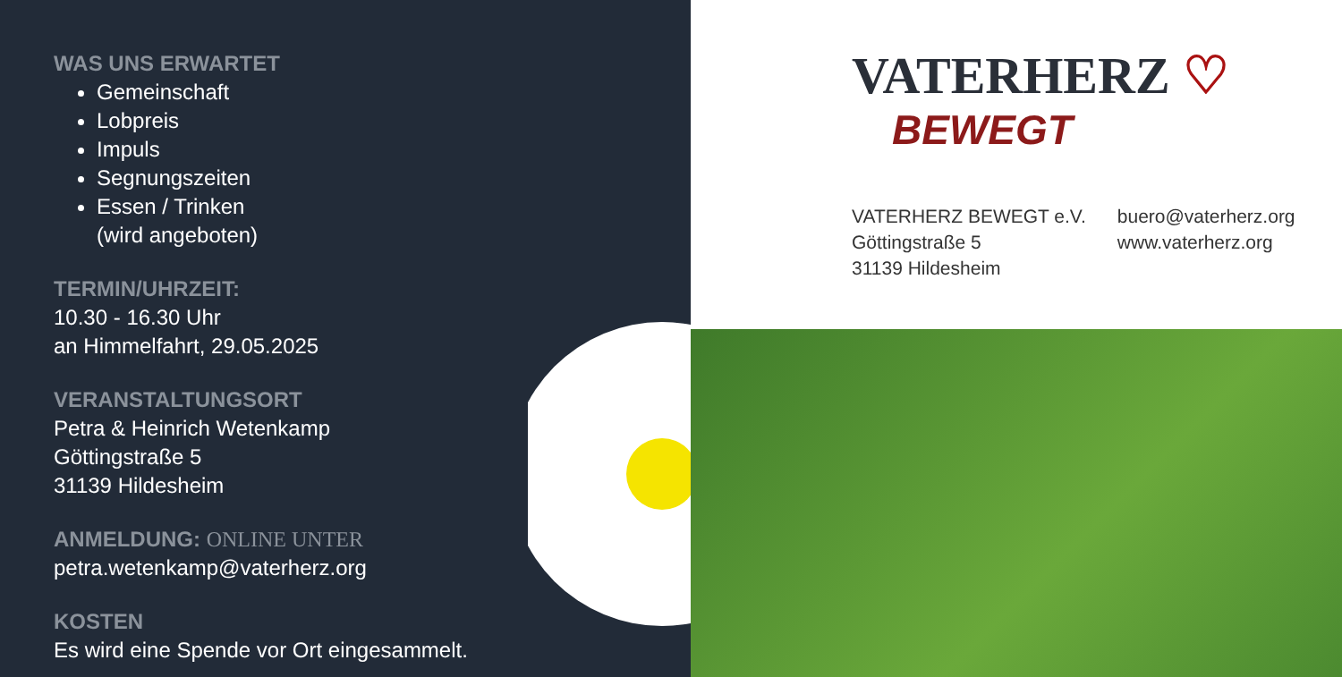WAS UNS ERWARTET
Gemeinschaft
Lobpreis
Impuls
Segnungszeiten
Essen / Trinken
(wird angeboten)
TERMIN/UHRZEIT:
10.30 - 16.30 Uhr
an Himmelfahrt, 29.05.2025
VERANSTALTUNGSORT
Petra & Heinrich Wetenkamp
Göttingstraße 5
31139 Hildesheim
ANMELDUNG: ONLINE UNTER
petra.wetenkamp@vaterherz.org
KOSTEN
Es wird eine Spende vor Ort eingesammelt.
VATERHERZ ♡
BEWEGT
VATERHERZ BEWEGT e.V.
Göttingstraße 5
31139 Hildesheim
buero@vaterherz.org
www.vaterherz.org